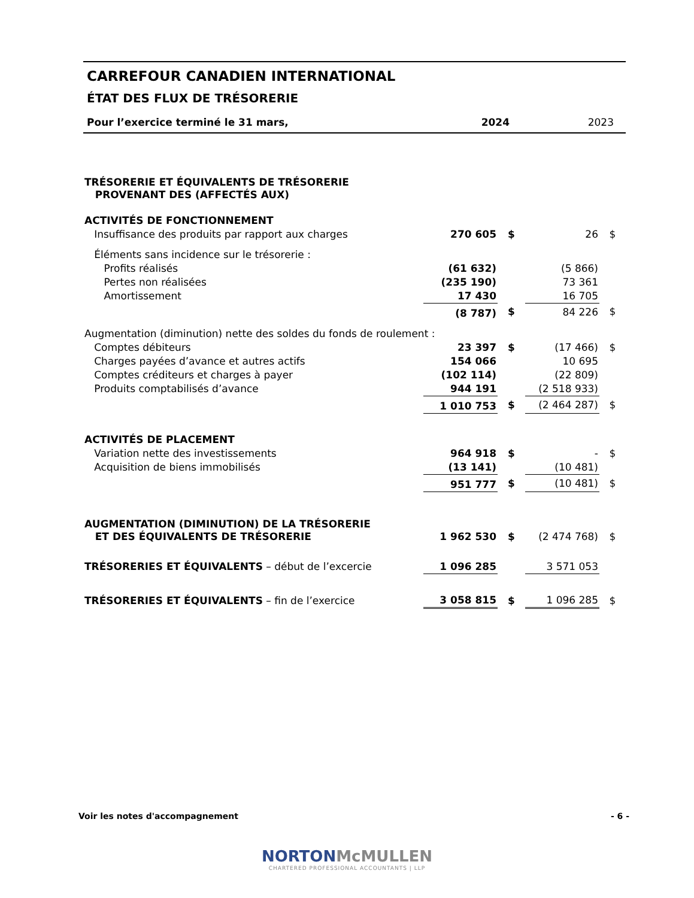CARREFOUR CANADIEN INTERNATIONAL
ÉTAT DES FLUX DE TRÉSORERIE
| Pour l’exercice terminé le 31 mars, | 2024 | 2023 |
| TRÉSORERIE ET ÉQUIVALENTS DE TRÉSORERIE PROVENANT DES (AFFECTÉS AUX) | | | | |
| ACTIVITÉS DE FONCTIONNEMENT | | | | |
| Insuffisance des produits par rapport aux charges | 270 605 | $ | 26 | $ |
| Éléments sans incidence sur le trésorerie : | | | | |
| Profits réalisés | (61 632) | | (5 866) | |
| Pertes non réalisées | (235 190) | | 73 361 | |
| Amortissement | 17 430 | | 16 705 | |
| | (8 787) | $ | 84 226 | $ |
| Augmentation (diminution) nette des soldes du fonds de roulement : | | | | |
| Comptes débiteurs | 23 397 | $ | (17 466) | $ |
| Charges payées d’avance et autres actifs | 154 066 | | 10 695 | |
| Comptes créditeurs et charges à payer | (102 114) | | (22 809) | |
| Produits comptabilisés d’avance | 944 191 | | (2 518 933) | |
| | 1 010 753 | $ | (2 464 287) | $ |
| ACTIVITÉS DE PLACEMENT | | | | |
| Variation nette des investissements | 964 918 | $ | - | $ |
| Acquisition de biens immobilisés | (13 141) | | (10 481) | |
| | 951 777 | $ | (10 481) | $ |
| AUGMENTATION (DIMINUTION) DE LA TRÉSORERIE ET DES ÉQUIVALENTS DE TRÉSORERIE | 1 962 530 | $ | (2 474 768) | $ |
| TRÉSORERIES ET ÉQUIVALENTS – début de l’excercie | 1 096 285 | | 3 571 053 | |
| TRÉSORERIES ET ÉQUIVALENTS – fin de l’exercice | 3 058 815 | $ | 1 096 285 | $ |
Voir les notes d'accompagnement - 6 -
NORTON McMULLEN
CHARTERED PROFESSIONAL ACCOUNTANTS | LLP